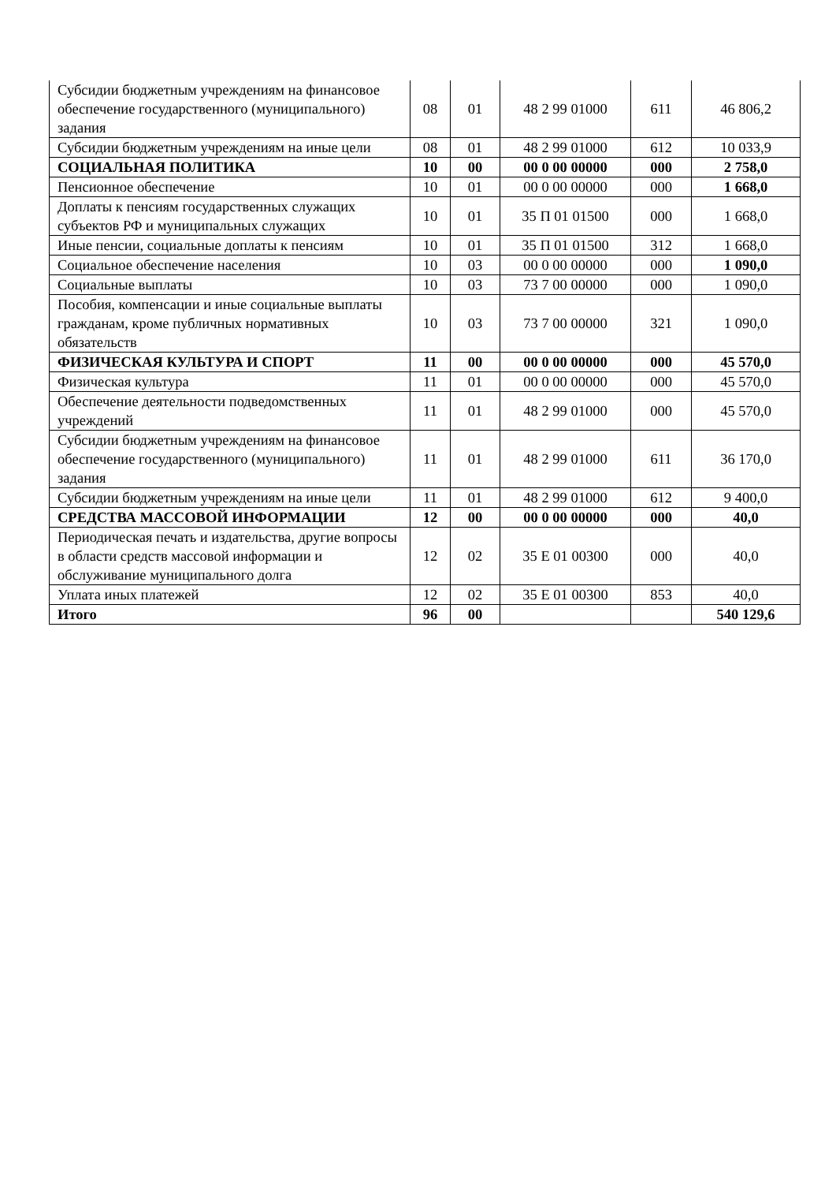| Субсидии бюджетным учреждениям на финансовое обеспечение государственного (муниципального) задания | 08 | 01 | 48 2 99 01000 | 611 | 46 806,2 |
| Субсидии бюджетным учреждениям на иные цели | 08 | 01 | 48 2 99 01000 | 612 | 10 033,9 |
| СОЦИАЛЬНАЯ ПОЛИТИКА | 10 | 00 | 00 0 00 00000 | 000 | 2 758,0 |
| Пенсионное обеспечение | 10 | 01 | 00 0 00 00000 | 000 | 1 668,0 |
| Доплаты к пенсиям государственных служащих субъектов РФ и муниципальных служащих | 10 | 01 | 35 П 01 01500 | 000 | 1 668,0 |
| Иные пенсии, социальные доплаты к пенсиям | 10 | 01 | 35 П 01 01500 | 312 | 1 668,0 |
| Социальное обеспечение населения | 10 | 03 | 00 0 00 00000 | 000 | 1 090,0 |
| Социальные выплаты | 10 | 03 | 73 7 00 00000 | 000 | 1 090,0 |
| Пособия, компенсации и иные социальные выплаты гражданам, кроме публичных нормативных обязательств | 10 | 03 | 73 7 00 00000 | 321 | 1 090,0 |
| ФИЗИЧЕСКАЯ КУЛЬТУРА И СПОРТ | 11 | 00 | 00 0 00 00000 | 000 | 45 570,0 |
| Физическая культура | 11 | 01 | 00 0 00 00000 | 000 | 45 570,0 |
| Обеспечение деятельности подведомственных учреждений | 11 | 01 | 48 2 99 01000 | 000 | 45 570,0 |
| Субсидии бюджетным учреждениям на финансовое обеспечение государственного (муниципального) задания | 11 | 01 | 48 2 99 01000 | 611 | 36 170,0 |
| Субсидии бюджетным учреждениям на иные цели | 11 | 01 | 48 2 99 01000 | 612 | 9 400,0 |
| СРЕДСТВА МАССОВОЙ ИНФОРМАЦИИ | 12 | 00 | 00 0 00 00000 | 000 | 40,0 |
| Периодическая печать и издательства, другие вопросы в области средств массовой информации и обслуживание муниципального долга | 12 | 02 | 35 Е 01 00300 | 000 | 40,0 |
| Уплата иных платежей | 12 | 02 | 35 Е 01 00300 | 853 | 40,0 |
| Итого | 96 | 00 | | | 540 129,6 |